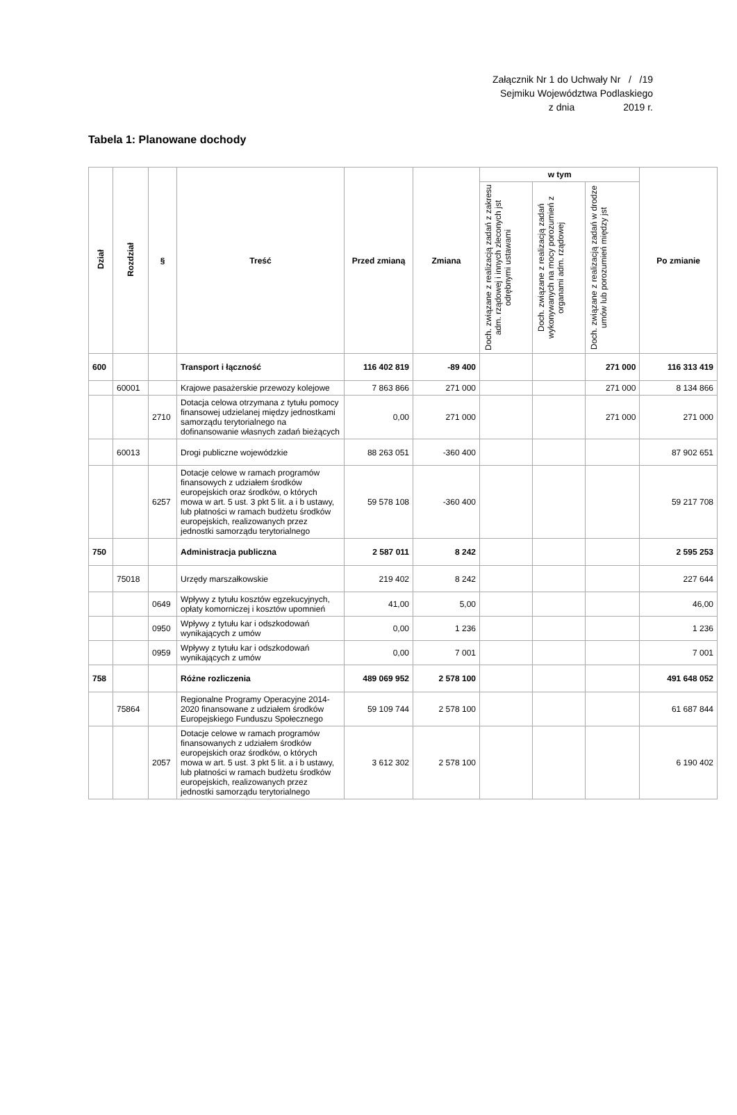Załącznik Nr 1 do Uchwały Nr / /19
Sejmiku Województwa Podlaskiego
z dnia 2019 r.
Tabela 1: Planowane dochody
| Dział | Rozdział | § | Treść | Przed zmianą | Zmiana | w tym | | | Po zmianie |
| --- | --- | --- | --- | --- | --- | --- | --- | --- | --- |
| | | | | | | Doch. związane z realizacją zadań z zakresu adm. rządowej i innych zleconych jst odrębnymi ustawami | Doch. związane z realizacją zadań wykonywanych na mocy porozumień z organami adm. rządowej | Doch. związane z realizacją zadań w drodze umów lub porozumień między jst | |
| 600 | | | Transport i łączność | 116 402 819 | -89 400 | | | 271 000 | 116 313 419 |
| | 60001 | | Krajowe pasażerskie przewozy kolejowe | 7 863 866 | 271 000 | | | 271 000 | 8 134 866 |
| | | 2710 | Dotacja celowa otrzymana z tytułu pomocy finansowej udzielanej między jednostkami samorządu terytorialnego na dofinansowanie własnych zadań bieżących | 0,00 | 271 000 | | | 271 000 | 271 000 |
| | 60013 | | Drogi publiczne wojewódzkie | 88 263 051 | -360 400 | | | | 87 902 651 |
| | | 6257 | Dotacje celowe w ramach programów finansowych z udziałem środków europejskich oraz środków, o których mowa w art. 5 ust. 3 pkt 5 lit. a i b ustawy, lub płatności w ramach budżetu środków europejskich, realizowanych przez jednostki samorządu terytorialnego | 59 578 108 | -360 400 | | | | 59 217 708 |
| 750 | | | Administracja publiczna | 2 587 011 | 8 242 | | | | 2 595 253 |
| | 75018 | | Urzędy marszałkowskie | 219 402 | 8 242 | | | | 227 644 |
| | | 0649 | Wpływy z tytułu kosztów egzekucyjnych, opłaty komorniczej i kosztów upomnień | 41,00 | 5,00 | | | | 46,00 |
| | | 0950 | Wpływy z tytułu kar i odszkodowań wynikających z umów | 0,00 | 1 236 | | | | 1 236 |
| | | 0959 | Wpływy z tytułu kar i odszkodowań wynikających z umów | 0,00 | 7 001 | | | | 7 001 |
| 758 | | | Różne rozliczenia | 489 069 952 | 2 578 100 | | | | 491 648 052 |
| | 75864 | | Regionalne Programy Operacyjne 2014-2020 finansowane z udziałem środków Europejskiego Funduszu Społecznego | 59 109 744 | 2 578 100 | | | | 61 687 844 |
| | | 2057 | Dotacje celowe w ramach programów finansowanych z udziałem środków europejskich oraz środków, o których mowa w art. 5 ust. 3 pkt 5 lit. a i b ustawy, lub płatności w ramach budżetu środków europejskich, realizowanych przez jednostki samorządu terytorialnego | 3 612 302 | 2 578 100 | | | | 6 190 402 |